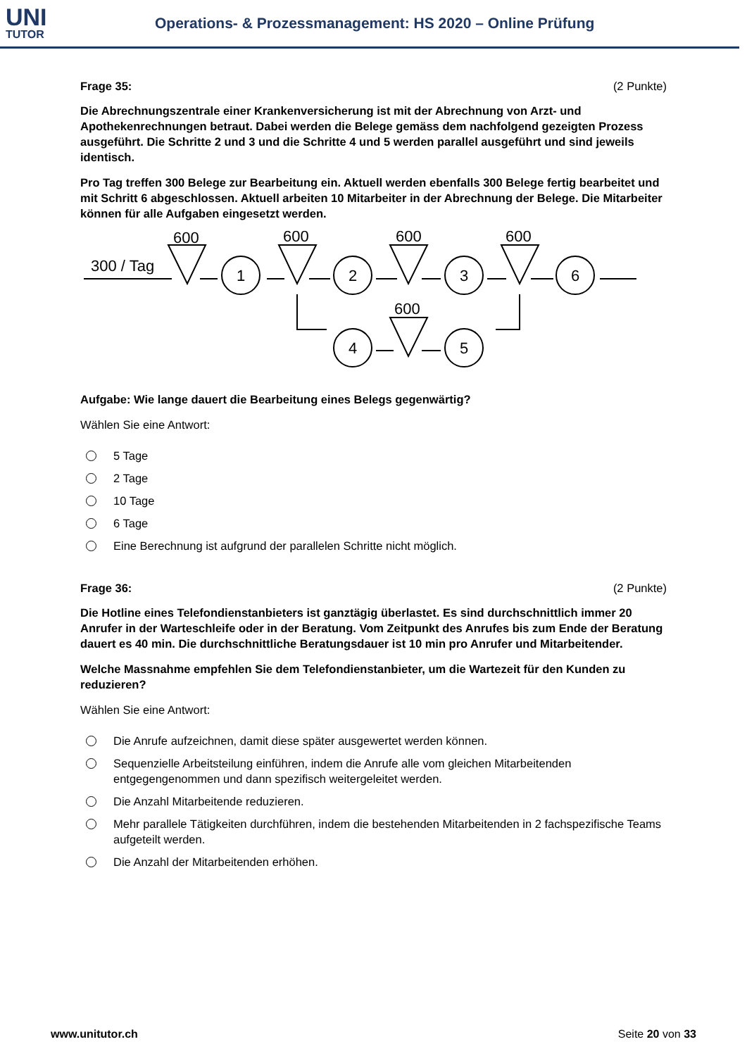UNI
TUTOR
Operations- & Prozessmanagement: HS 2020 – Online Prüfung
Frage 35: (2 Punkte)
Die Abrechnungszentrale einer Krankenversicherung ist mit der Abrechnung von Arzt- und Apothekenrechnungen betraut. Dabei werden die Belege gemäss dem nachfolgend gezeigten Prozess ausgeführt. Die Schritte 2 und 3 und die Schritte 4 und 5 werden parallel ausgeführt und sind jeweils identisch.
Pro Tag treffen 300 Belege zur Bearbeitung ein. Aktuell werden ebenfalls 300 Belege fertig bearbeitet und mit Schritt 6 abgeschlossen. Aktuell arbeiten 10 Mitarbeiter in der Abrechnung der Belege. Die Mitarbeiter können für alle Aufgaben eingesetzt werden.
300 / Tag
600
600
600
600
600
1
2
3
6
4
5
Aufgabe: Wie lange dauert die Bearbeitung eines Belegs gegenwärtig?
Wählen Sie eine Antwort:
5 Tage
2 Tage
10 Tage
6 Tage
Eine Berechnung ist aufgrund der parallelen Schritte nicht möglich.
Frage 36: (2 Punkte)
Die Hotline eines Telefondienstanbieters ist ganztägig überlastet. Es sind durchschnittlich immer 20 Anrufer in der Warteschleife oder in der Beratung. Vom Zeitpunkt des Anrufes bis zum Ende der Beratung dauert es 40 min. Die durchschnittliche Beratungsdauer ist 10 min pro Anrufer und Mitarbeitender.
Welche Massnahme empfehlen Sie dem Telefondienstanbieter, um die Wartezeit für den Kunden zu reduzieren?
Wählen Sie eine Antwort:
Die Anrufe aufzeichnen, damit diese später ausgewertet werden können.
Sequenzielle Arbeitsteilung einführen, indem die Anrufe alle vom gleichen Mitarbeitenden entgegengenommen und dann spezifisch weitergeleitet werden.
Die Anzahl Mitarbeitende reduzieren.
Mehr parallele Tätigkeiten durchführen, indem die bestehenden Mitarbeitenden in 2 fachspezifische Teams aufgeteilt werden.
Die Anzahl der Mitarbeitenden erhöhen.
www.unitutor.ch Seite 20 von 33